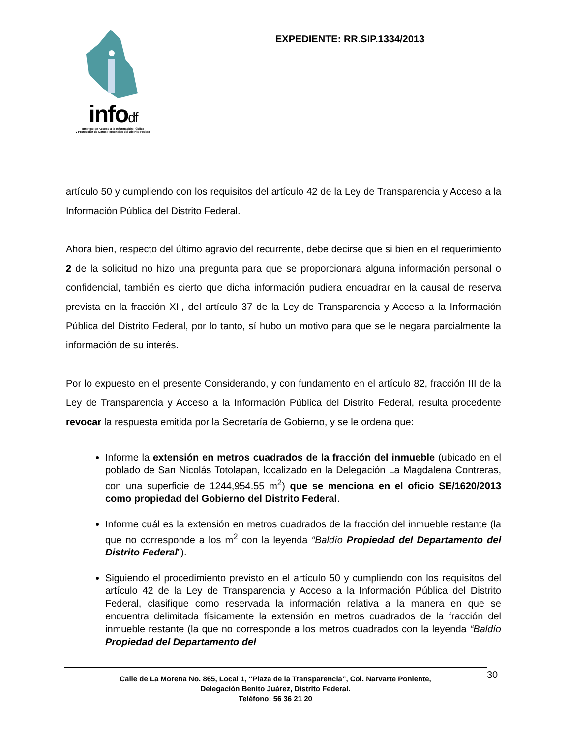infodf
Instituto de Acceso a la Información Pública
y Protección de Datos Personales del Distrito Federal
EXPEDIENTE: RR.SIP.1334/2013
artículo 50 y cumpliendo con los requisitos del artículo 42 de la Ley de Transparencia y Acceso a la Información Pública del Distrito Federal.
Ahora bien, respecto del último agravio del recurrente, debe decirse que si bien en el requerimiento 2 de la solicitud no hizo una pregunta para que se proporcionara alguna información personal o confidencial, también es cierto que dicha información pudiera encuadrar en la causal de reserva prevista en la fracción XII, del artículo 37 de la Ley de Transparencia y Acceso a la Información Pública del Distrito Federal, por lo tanto, sí hubo un motivo para que se le negara parcialmente la información de su interés.
Por lo expuesto en el presente Considerando, y con fundamento en el artículo 82, fracción III de la Ley de Transparencia y Acceso a la Información Pública del Distrito Federal, resulta procedente revocar la respuesta emitida por la Secretaría de Gobierno, y se le ordena que:
Informe la extensión en metros cuadrados de la fracción del inmueble (ubicado en el poblado de San Nicolás Totolapan, localizado en la Delegación La Magdalena Contreras, con una superficie de 1244,954.55 m<sup>2</sup>) que se menciona en el oficio SE/1620/2013 como propiedad del Gobierno del Distrito Federal.
Informe cuál es la extensión en metros cuadrados de la fracción del inmueble restante (la que no corresponde a los m<sup>2</sup> con la leyenda “Baldío Propiedad del Departamento del Distrito Federal”).
Siguiendo el procedimiento previsto en el artículo 50 y cumpliendo con los requisitos del artículo 42 de la Ley de Transparencia y Acceso a la Información Pública del Distrito Federal, clasifique como reservada la información relativa a la manera en que se encuentra delimitada físicamente la extensión en metros cuadrados de la fracción del inmueble restante (la que no corresponde a los metros cuadrados con la leyenda “Baldío Propiedad del Departamento del
Calle de La Morena No. 865, Local 1, “Plaza de la Transparencia”, Col. Narvarte Poniente,
Delegación Benito Juárez, Distrito Federal.
Teléfono: 56 36 21 20
30